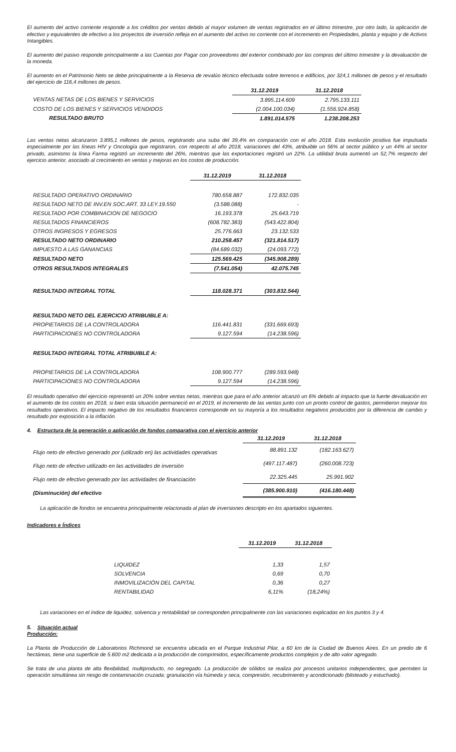El aumento del activo corriente responde a los créditos por ventas debido al mayor volumen de ventas registrados en el último trimestre, por otro lado, la aplicación de efectivo y equivalentes de efectivo a los proyectos de inversión refleja en el aumento del activo no corriente con el incremento en Propiedades, planta y equipo y de Activos Intangibles.
El aumento del pasivo responde principalmente a las Cuentas por Pagar con proveedores del exterior combinado por las compras del último trimestre y la devaluación de la moneda.
El aumento en el Patrimonio Neto se debe principalmente a la Reserva de revalúo técnico efectuada sobre terrenos e edificios, por 324,1 millones de pesos y el resultado del ejercicio de 116,4 millones de pesos.
| | 31.12.2019 | 31.12.2018 |
| VENTAS NETAS DE LOS BIENES Y SERVICIOS | 3.895.114.609 | 2.795.133.111 |
| COSTO DE LOS BIENES Y SERVICIOS VENDIDOS | (2.004.100.034) | (1.556.924.858) |
| RESULTADO BRUTO | 1.891.014.575 | 1.238.208.253 |
Las ventas netas alcanzaron 3.895,1 millones de pesos, registrando una suba del 39,4% en comparación con el año 2018. Esta evolución positiva fue impulsada especialmente por las líneas HIV y Oncología que registraron, con respecto al año 2018, variaciones del 43%, atribuible un 56% al sector público y un 44% al sector privado, asimismo la línea Farma registró un incremento del 26%, mientras que las exportaciones registró un 22%. La utilidad bruta aumentó un 52,7% respecto del ejercicio anterior, asociado al crecimiento en ventas y mejoras en los costos de producción.
| | 31.12.2019 | 31.12.2018 |
| RESULTADO OPERATIVO ORDINARIO | 780.658.887 | 172.832.035 |
| RESULTADO NETO DE INV.EN SOC.ART. 33 LEY.19.550 | (3.588.088) | - |
| RESULTADO POR COMBINACION DE NEGOCIO | 16.193.378 | 25.643.719 |
| RESULTADOS FINANCIEROS | (608.782.383) | (543.422.804) |
| OTROS INGRESOS Y EGRESOS | 25.776.663 | 23.132.533 |
| RESULTADO NETO ORDINARIO | 210.258.457 | (321.814.517) |
| IMPUESTO A LAS GANANCIAS | (84.689.032) | (24.093.772) |
| RESULTADO NETO | 125.569.425 | (345.908.289) |
| OTROS RESULTADOS INTEGRALES | (7.541.054) | 42.075.745 |
| RESULTADO INTEGRAL TOTAL | 118.028.371 | (303.832.544) |
| RESULTADO NETO DEL EJERCICIO ATRIBUIBLE A: | | |
| PROPIETARIOS DE LA CONTROLADORA | 116.441.831 | (331.669.693) |
| PARTICIPACIONES NO CONTROLADORA | 9.127.594 | (14.238.596) |
| RESULTADO INTEGRAL TOTAL ATRIBUIBLE A: | | |
| PROPIETARIOS DE LA CONTROLADORA | 108.900.777 | (289.593.948) |
| PARTICIPACIONES NO CONTROLADORA | 9.127.594 | (14.238.596) |
El resultado operativo del ejercicio representó un 20% sobre ventas netas, mientras que para el año anterior alcanzó un 6% debido al impacto que la fuerte devaluación en el aumento de los costos en 2018, si bien esta situación permaneció en el 2019, el incremento de las ventas junto con un pronto control de gastos, permitieron mejorar los resultados operativos. El impacto negativo de los resultados financieros corresponde en su mayoría a los resultados negativos producidos por la diferencia de cambio y resultado por exposición a la inflación.
4. Estructura de la generación o aplicación de fondos comparativa con el ejercicio anterior
| | 31.12.2019 | 31.12.2018 |
| Flujo neto de efectivo generado por (utilizado en) las actividades operativas | 88.891.132 | (182.163.627) |
| Flujo neto de efectivo utilizado en las actividades de inversión | (497.117.487) | (260.008.723) |
| Flujo neto de efectivo generado por las actividades de financiación | 22.325.445 | 25.991.902 |
| (Disminución) del efectivo | (385.900.910) | (416.180.448) |
La aplicación de fondos se encuentra principalmente relacionada al plan de inversiones descripto en los apartados siguientes.
Indicadores e Índices
| | 31.12.2019 | 31.12.2018 |
| LIQUIDEZ | 1,33 | 1,57 |
| SOLVENCIA | 0,69 | 0,70 |
| INMOVILIZACIÓN DEL CAPITAL | 0,36 | 0,27 |
| RENTABILIDAD | 6,11% | (18,24%) |
Las variaciones en el índice de liquidez, solvencia y rentabilidad se corresponden principalmente con las variaciones explicadas en los puntos 3 y 4.
5. Situación actual
Producción:
La Planta de Producción de Laboratorios Richmond se encuentra ubicada en el Parque Industrial Pilar, a 60 km de la Ciudad de Buenos Aires. En un predio de 6 hectáreas, tiene una superficie de 5.600 m2 dedicada a la producción de comprimidos, específicamente productos complejos y de alto valor agregado.
Se trata de una planta de alta flexibilidad, multiproducto, no segregado. La producción de sólidos se realiza por procesos unitarios independientes, que permiten la operación simultánea sin riesgo de contaminación cruzada: granulación vía húmeda y seca, compresión, recubrimiento y acondicionado (blisteado y estuchado).